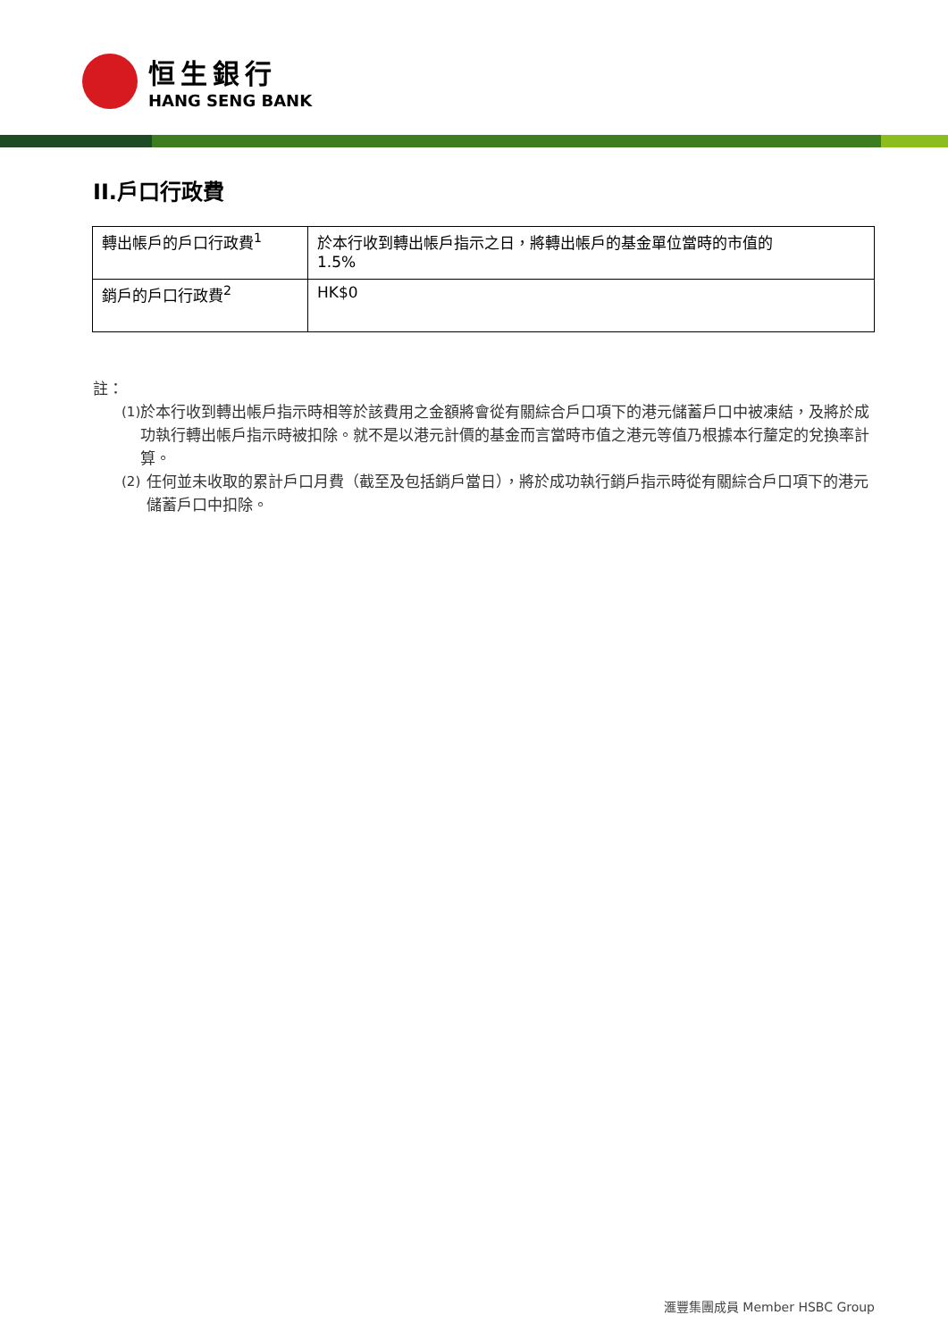恒生銀行
HANG SENG BANK
II.戶口行政費
| 轉出帳戶的戶口行政費<sup>1</sup> | 於本行收到轉出帳戶指示之日，將轉出帳戶的基金單位當時的市值的 1.5% |
| 銷戶的戶口行政費<sup>2</sup> | HK$0 |
註：
(1) 於本行收到轉出帳戶指示時相等於該費用之金額將會從有關綜合戶口項下的港元儲蓄戶口中被凍結，及將於成功執行轉出帳戶指示時被扣除。就不是以港元計價的基金而言當時市值之港元等值乃根據本行釐定的兌換率計算。
(2) 任何並未收取的累計戶口月費（截至及包括銷戶當日），將於成功執行銷戶指示時從有關綜合戶口項下的港元儲蓄戶口中扣除。
滙豐集團成員 Member HSBC Group